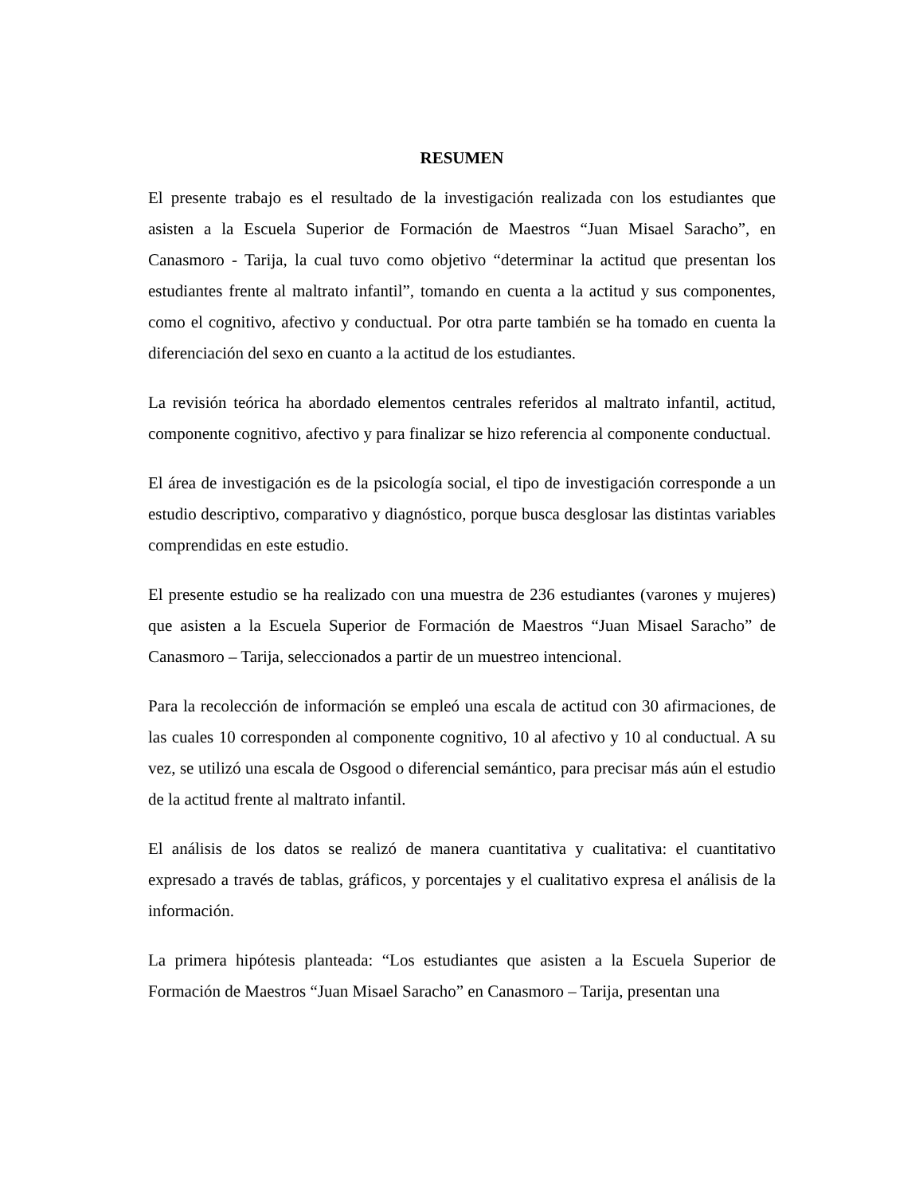RESUMEN
El presente trabajo es el resultado de la investigación realizada con los estudiantes que asisten a la Escuela Superior de Formación de Maestros “Juan Misael Saracho”, en Canasmoro - Tarija, la cual tuvo como objetivo “determinar la actitud que presentan los estudiantes frente al maltrato infantil”, tomando en cuenta a la actitud y sus componentes, como el cognitivo, afectivo y conductual. Por otra parte también se ha tomado en cuenta la diferenciación del sexo en cuanto a la actitud de los estudiantes.
La revisión teórica ha abordado elementos centrales referidos al maltrato infantil, actitud, componente cognitivo, afectivo y para finalizar se hizo referencia al componente conductual.
El área de investigación es de la psicología social, el tipo de investigación corresponde a un estudio descriptivo, comparativo y diagnóstico, porque busca desglosar las distintas variables comprendidas en este estudio.
El presente estudio se ha realizado con una muestra de 236 estudiantes (varones y mujeres) que asisten a la Escuela Superior de Formación de Maestros “Juan Misael Saracho” de Canasmoro – Tarija, seleccionados a partir de un muestreo intencional.
Para la recolección de información se empleó una escala de actitud con 30 afirmaciones, de las cuales 10 corresponden al componente cognitivo, 10 al afectivo y 10 al conductual. A su vez, se utilizó una escala de Osgood o diferencial semántico, para precisar más aún el estudio de la actitud frente al maltrato infantil.
El análisis de los datos se realizó de manera cuantitativa y cualitativa: el cuantitativo expresado a través de tablas, gráficos, y porcentajes y el cualitativo expresa el análisis de la información.
La primera hipótesis planteada: “Los estudiantes que asisten a la Escuela Superior de Formación de Maestros “Juan Misael Saracho” en Canasmoro – Tarija, presentan una